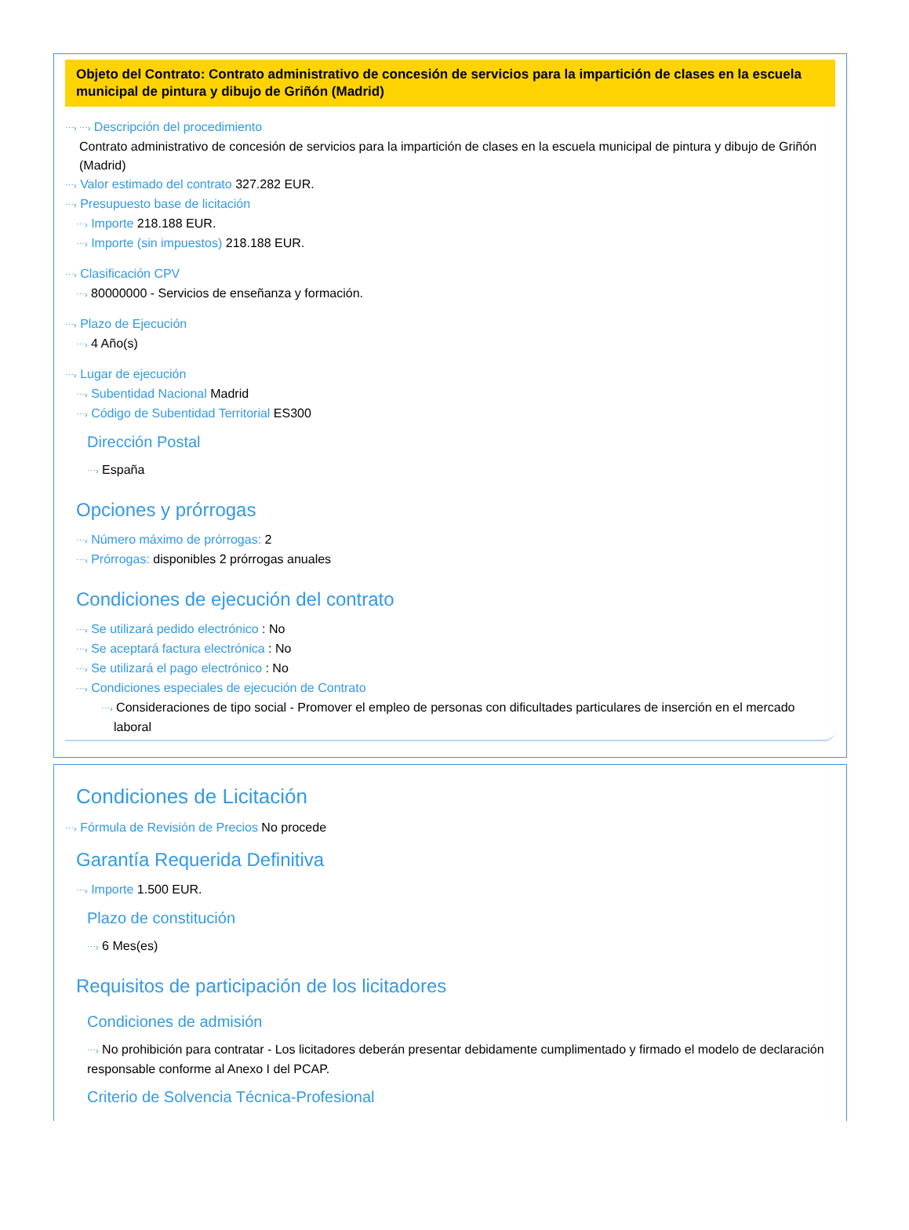Objeto del Contrato: Contrato administrativo de concesión de servicios para la impartición de clases en la escuela municipal de pintura y dibujo de Griñón (Madrid)
⋯› ⋯› Descripción del procedimiento
Contrato administrativo de concesión de servicios para la impartición de clases en la escuela municipal de pintura y dibujo de Griñón (Madrid)
⋯› Valor estimado del contrato 327.282 EUR.
⋯› Presupuesto base de licitación
⋯› Importe 218.188 EUR.
⋯› Importe (sin impuestos) 218.188 EUR.
⋯› Clasificación CPV
⋯› 80000000 - Servicios de enseñanza y formación.
⋯› Plazo de Ejecución
⋯› 4 Año(s)
⋯› Lugar de ejecución
⋯› Subentidad Nacional Madrid
⋯› Código de Subentidad Territorial ES300
Dirección Postal
⋯› España
Opciones y prórrogas
⋯› Número máximo de prórrogas: 2
⋯› Prórrogas: disponibles 2 prórrogas anuales
Condiciones de ejecución del contrato
⋯› Se utilizará pedido electrónico : No
⋯› Se aceptará factura electrónica : No
⋯› Se utilizará el pago electrónico : No
⋯› Condiciones especiales de ejecución de Contrato
⋯› Consideraciones de tipo social - Promover el empleo de personas con dificultades particulares de inserción en el mercado laboral
Condiciones de Licitación
⋯› Fórmula de Revisión de Precios No procede
Garantía Requerida Definitiva
⋯› Importe 1.500 EUR.
Plazo de constitución
⋯› 6 Mes(es)
Requisitos de participación de los licitadores
Condiciones de admisión
⋯› No prohibición para contratar - Los licitadores deberán presentar debidamente cumplimentado y firmado el modelo de declaración responsable conforme al Anexo I del PCAP.
Criterio de Solvencia Técnica-Profesional